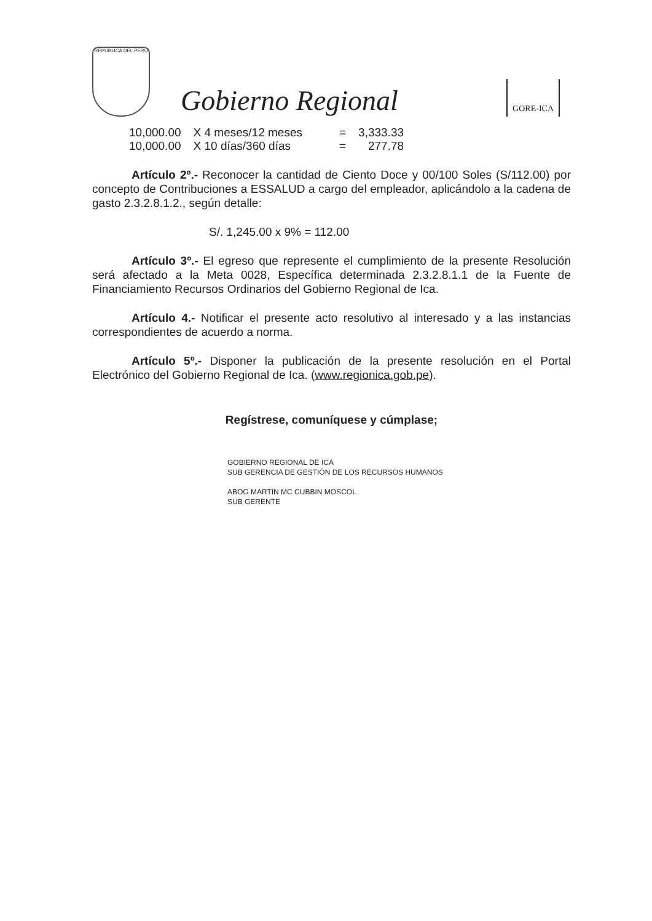REPÚBLICA DEL PERÚ
Gobierno Regional
GORE-ICA
| 10,000.00 | X 4 meses/12 meses | = | 3,333.33 |
| 10,000.00 | X 10 días/360 días | = | 277.78 |
Artículo 2º.- Reconocer la cantidad de Ciento Doce y 00/100 Soles (S/112.00) por concepto de Contribuciones a ESSALUD a cargo del empleador, aplicándolo a la cadena de gasto 2.3.2.8.1.2., según detalle:
S/. 1,245.00 x 9% = 112.00
Artículo 3º.- El egreso que represente el cumplimiento de la presente Resolución será afectado a la Meta 0028, Específica determinada 2.3.2.8.1.1 de la Fuente de Financiamiento Recursos Ordinarios del Gobierno Regional de Ica.
Artículo 4.- Notificar el presente acto resolutivo al interesado y a las instancias correspondientes de acuerdo a norma.
Artículo 5º.- Disponer la publicación de la presente resolución en el Portal Electrónico del Gobierno Regional de Ica. (www.regionica.gob.pe).
Regístrese, comuníquese y cúmplase;
GOBIERNO REGIONAL DE ICA
SUB GERENCIA DE GESTIÓN DE LOS RECURSOS HUMANOS
ABOG MARTIN MC CUBBIN MOSCOL
SUB GERENTE